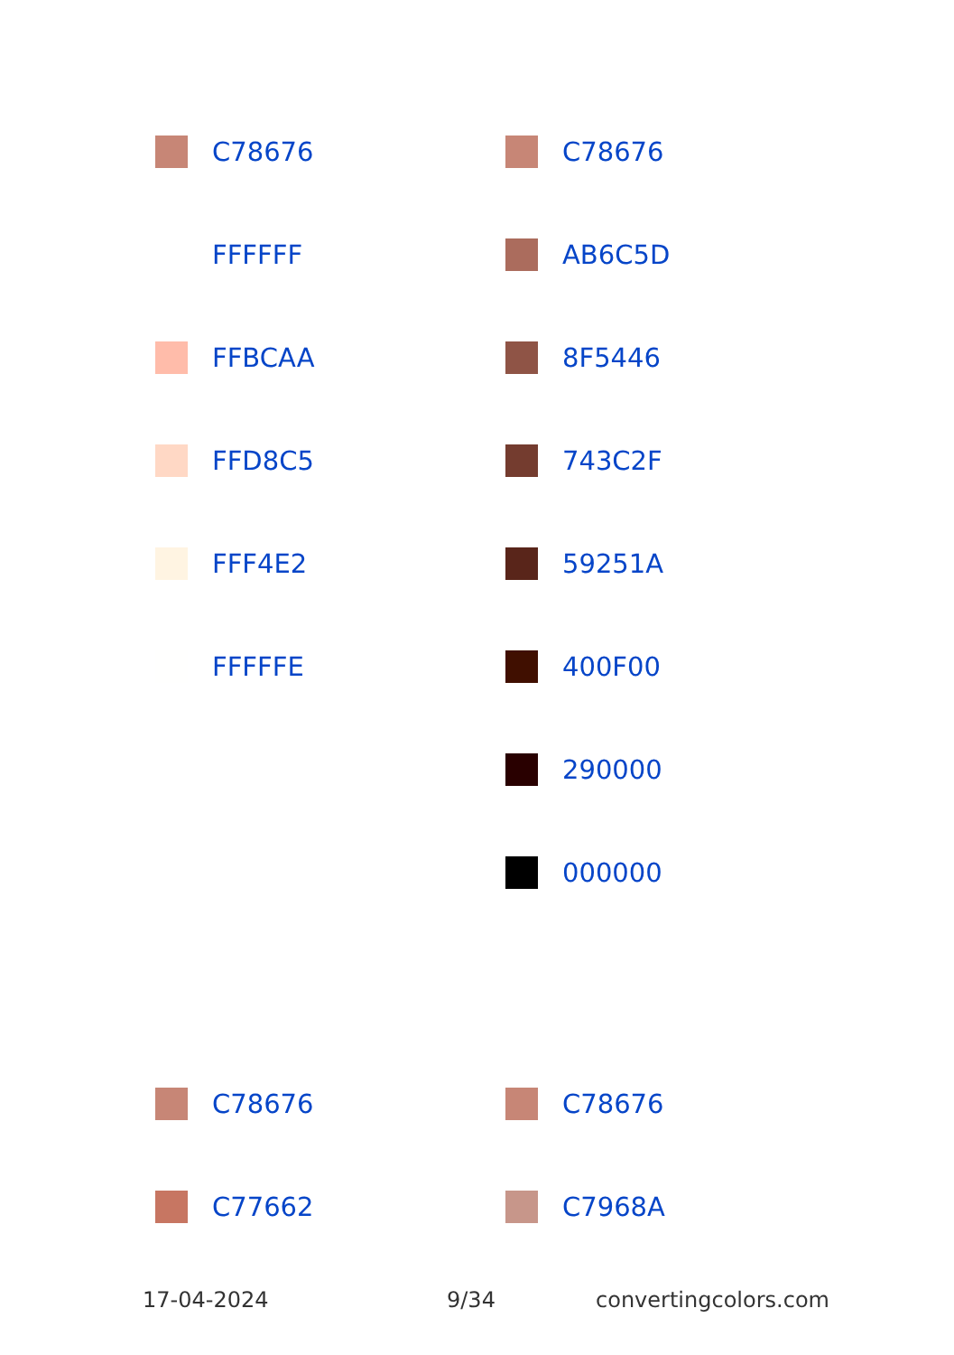C78676
FFFFFF
FFBCAA
FFD8C5
FFF4E2
FFFFFE
C78676
AB6C5D
8F5446
743C2F
59251A
400F00
290000
000000
C78676
C77662
C78676
C7968A
17-04-2024 9/34 convertingcolors.com